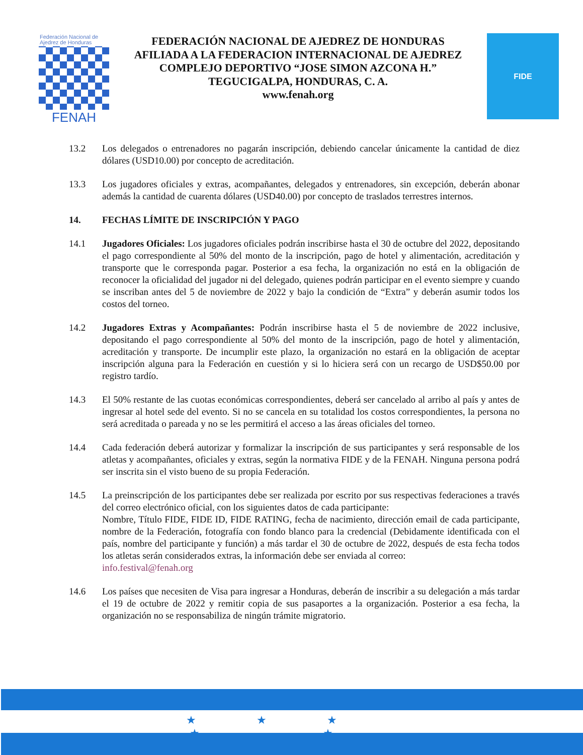Federación Nacional de Ajedrez de Honduras
FENAH
FEDERACIÓN NACIONAL DE AJEDREZ DE HONDURAS
AFILIADA A LA FEDERACION INTERNACIONAL DE AJEDREZ
COMPLEJO DEPORTIVO “JOSE SIMON AZCONA H.”
TEGUCIGALPA, HONDURAS, C. A.
www.fenah.org
FIDE
13.2 Los delegados o entrenadores no pagarán inscripción, debiendo cancelar únicamente la cantidad de diez dólares (USD10.00) por concepto de acreditación.
13.3 Los jugadores oficiales y extras, acompañantes, delegados y entrenadores, sin excepción, deberán abonar además la cantidad de cuarenta dólares (USD40.00) por concepto de traslados terrestres internos.
14. FECHAS LÍMITE DE INSCRIPCIÓN Y PAGO
14.1 Jugadores Oficiales: Los jugadores oficiales podrán inscribirse hasta el 30 de octubre del 2022, depositando el pago correspondiente al 50% del monto de la inscripción, pago de hotel y alimentación, acreditación y transporte que le corresponda pagar. Posterior a esa fecha, la organización no está en la obligación de reconocer la oficialidad del jugador ni del delegado, quienes podrán participar en el evento siempre y cuando se inscriban antes del 5 de noviembre de 2022 y bajo la condición de “Extra” y deberán asumir todos los costos del torneo.
14.2 Jugadores Extras y Acompañantes: Podrán inscribirse hasta el 5 de noviembre de 2022 inclusive, depositando el pago correspondiente al 50% del monto de la inscripción, pago de hotel y alimentación, acreditación y transporte. De incumplir este plazo, la organización no estará en la obligación de aceptar inscripción alguna para la Federación en cuestión y si lo hiciera será con un recargo de USD$50.00 por registro tardío.
14.3 El 50% restante de las cuotas económicas correspondientes, deberá ser cancelado al arribo al país y antes de ingresar al hotel sede del evento. Si no se cancela en su totalidad los costos correspondientes, la persona no será acreditada o pareada y no se les permitirá el acceso a las áreas oficiales del torneo.
14.4 Cada federación deberá autorizar y formalizar la inscripción de sus participantes y será responsable de los atletas y acompañantes, oficiales y extras, según la normativa FIDE y de la FENAH. Ninguna persona podrá ser inscrita sin el visto bueno de su propia Federación.
14.5 La preinscripción de los participantes debe ser realizada por escrito por sus respectivas federaciones a través del correo electrónico oficial, con los siguientes datos de cada participante:
Nombre, Título FIDE, FIDE ID, FIDE RATING, fecha de nacimiento, dirección email de cada participante, nombre de la Federación, fotografía con fondo blanco para la credencial (Debidamente identificada con el país, nombre del participante y función) a más tardar el 30 de octubre de 2022, después de esta fecha todos los atletas serán considerados extras, la información debe ser enviada al correo:
info.festival@fenah.org
14.6 Los países que necesiten de Visa para ingresar a Honduras, deberán de inscribir a su delegación a más tardar el 19 de octubre de 2022 y remitir copia de sus pasaportes a la organización. Posterior a esa fecha, la organización no se responsabiliza de ningún trámite migratorio.
★★★
★ ★